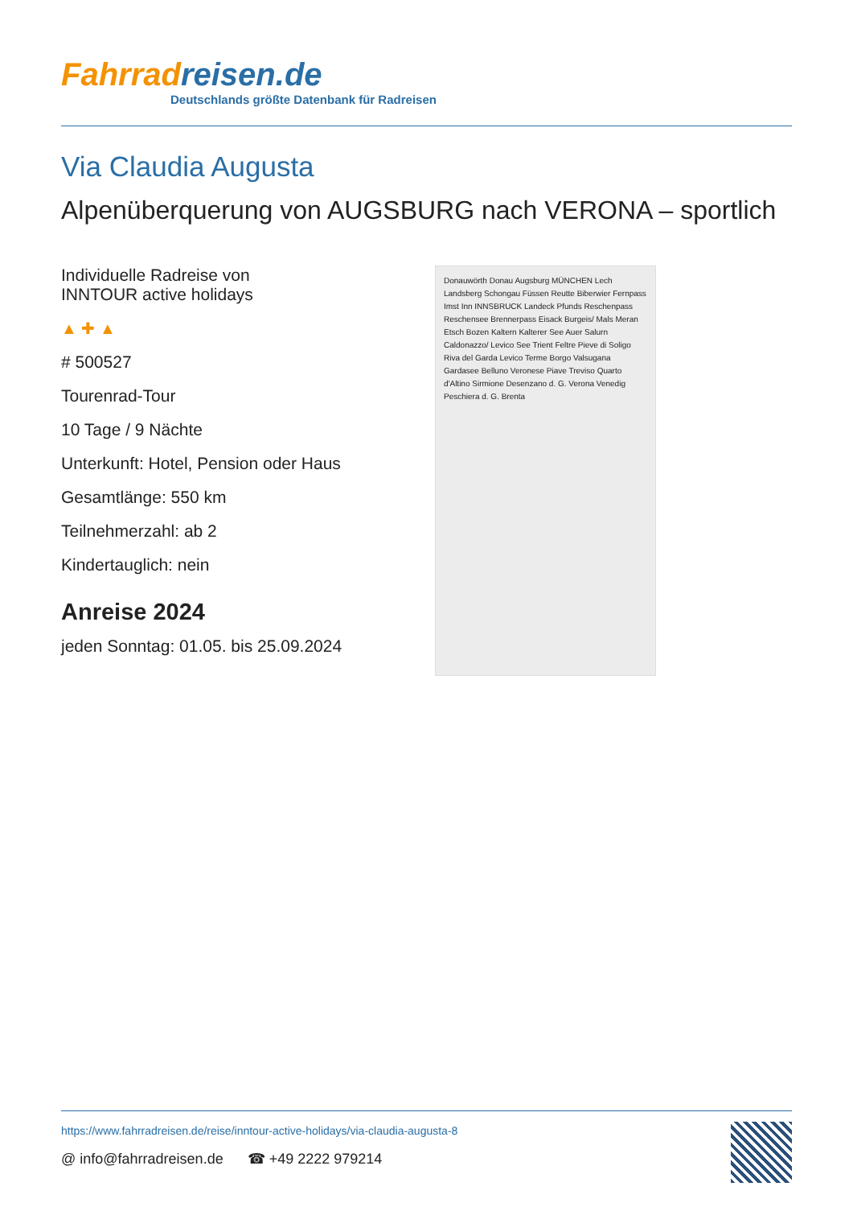Fahrradreisen.de
Deutschlands größte Datenbank für Radreisen
Via Claudia Augusta
Alpenüberquerung von AUGSBURG nach VERONA – sportlich
Individuelle Radreise von
INNTOUR active holidays
▲ ✚ ▲
# 500527
Tourenrad-Tour
10 Tage / 9 Nächte
Unterkunft: Hotel, Pension oder Haus
Gesamtlänge: 550 km
Teilnehmerzahl: ab 2
Kindertauglich: nein
Anreise 2024
jeden Sonntag: 01.05. bis 25.09.2024
Donauwörth Donau Augsburg MÜNCHEN Lech Landsberg Schongau Füssen Reutte Biberwier Fernpass Imst Inn INNSBRUCK Landeck Pfunds Reschenpass Reschensee Brennerpass Eisack Burgeis/ Mals Meran Etsch Bozen Kaltern Kalterer See Auer Salurn Caldonazzo/ Levico See Trient Feltre Pieve di Soligo Riva del Garda Levico Terme Borgo Valsugana Gardasee Belluno Veronese Piave Treviso Quarto d'Altino Sirmione Desenzano d. G. Verona Venedig Peschiera d. G. Brenta
https://www.fahrradreisen.de/reise/inntour-active-holidays/via-claudia-augusta-8
@ info@fahrradreisen.de ☎ +49 2222 979214